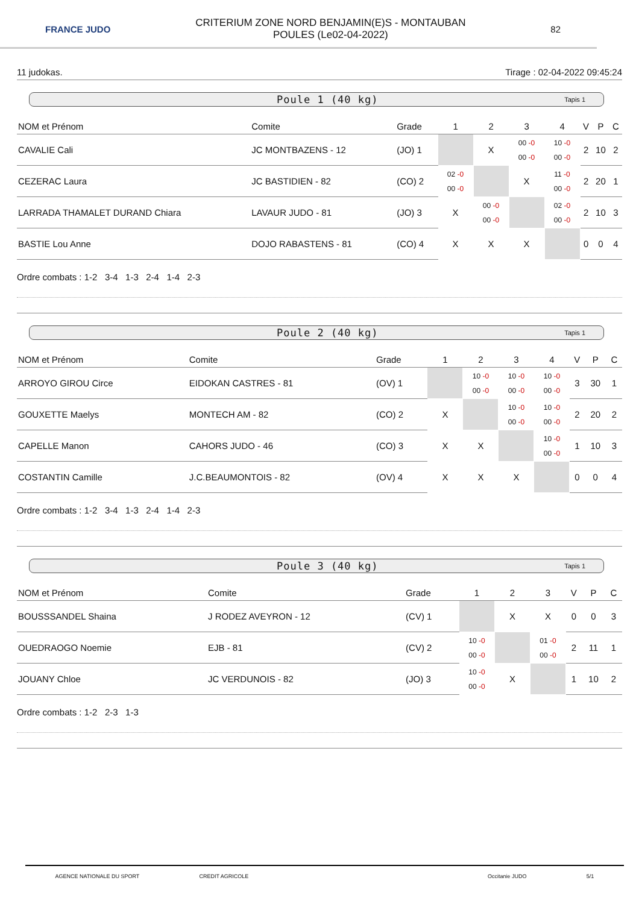FRANCE JUDO
CRITERIUM ZONE NORD BENJAMIN(E)S - MONTAUBAN
POULES (Le02-04-2022)
82
11 judokas. Tirage : 02-04-2022 09:45:24
Poule 1 (40 kg) Tapis 1
| NOM et Prénom | Comite | Grade | 1 | 2 | 3 | 4 | V | P | C |
| --- | --- | --- | --- | --- | --- | --- | --- | --- | --- |
| CAVALIE Cali | JC MONTBAZENS - 12 | (JO) 1 | | X | 00 -0 00 -0 | 10 -0 00 -0 | 2 | 10 | 2 |
| CEZERAC Laura | JC BASTIDIEN - 82 | (CO) 2 | 02 -0 00 -0 | | X | 11 -0 00 -0 | 2 | 20 | 1 |
| LARRADA THAMALET DURAND Chiara | LAVAUR JUDO - 81 | (JO) 3 | X | 00 -0 00 -0 | | 02 -0 00 -0 | 2 | 10 | 3 |
| BASTIE Lou Anne | DOJO RABASTENS - 81 | (CO) 4 | X | X | X | | 0 | 0 | 4 |
Ordre combats : 1-2 3-4 1-3 2-4 1-4 2-3
Poule 2 (40 kg) Tapis 1
| NOM et Prénom | Comite | Grade | 1 | 2 | 3 | 4 | V | P | C |
| --- | --- | --- | --- | --- | --- | --- | --- | --- | --- |
| ARROYO GIROU Circe | EIDOKAN CASTRES - 81 | (OV) 1 | | 10 -0 00 -0 | 10 -0 00 -0 | 10 -0 00 -0 | 3 | 30 | 1 |
| GOUXETTE Maelys | MONTECH AM - 82 | (CO) 2 | X | | 10 -0 00 -0 | 10 -0 00 -0 | 2 | 20 | 2 |
| CAPELLE Manon | CAHORS JUDO - 46 | (CO) 3 | X | X | | 10 -0 00 -0 | 1 | 10 | 3 |
| COSTANTIN Camille | J.C.BEAUMONTOIS - 82 | (OV) 4 | X | X | X | | 0 | 0 | 4 |
Ordre combats : 1-2 3-4 1-3 2-4 1-4 2-3
Poule 3 (40 kg) Tapis 1
| NOM et Prénom | Comite | Grade | 1 | 2 | 3 | V | P | C |
| --- | --- | --- | --- | --- | --- | --- | --- | --- |
| BOUSSSANDEL Shaina | J RODEZ AVEYRON - 12 | (CV) 1 | | X | X | 0 | 0 | 3 |
| OUEDRAOGO Noemie | EJB - 81 | (CV) 2 | 10 -0 00 -0 | | 01 -0 00 -0 | 2 | 11 | 1 |
| JOUANY Chloe | JC VERDUNOIS - 82 | (JO) 3 | 10 -0 00 -0 | X | | 1 | 10 | 2 |
Ordre combats : 1-2 2-3 1-3
AGENCE NATIONALE DU SPORT CREDIT AGRICOLE Occitanie JUDO 5/1